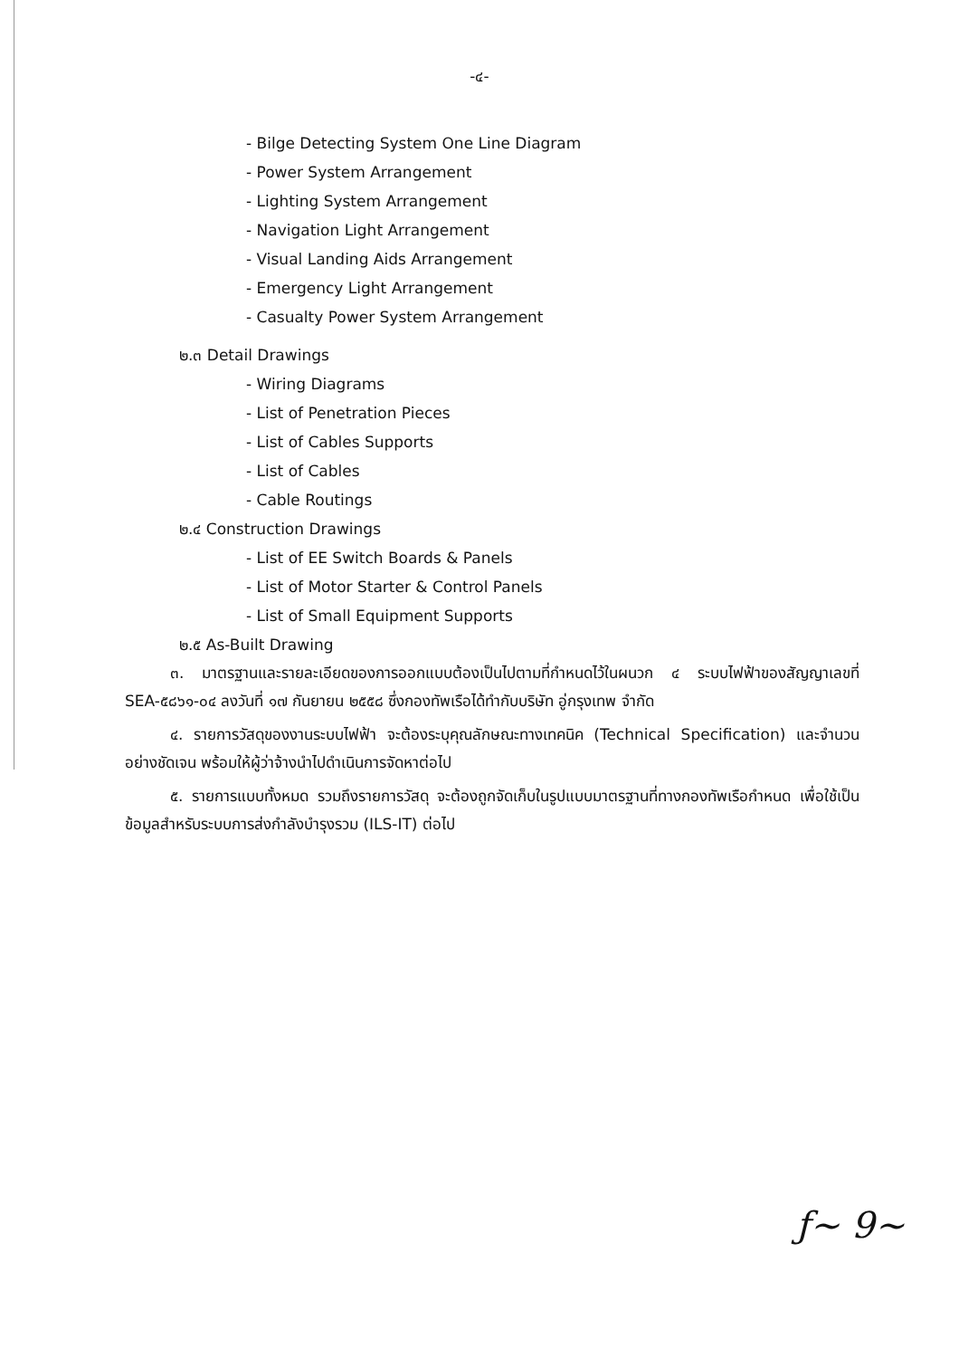-๔-
- Bilge Detecting System One Line Diagram
- Power System Arrangement
- Lighting System Arrangement
- Navigation Light Arrangement
- Visual Landing Aids Arrangement
- Emergency Light Arrangement
- Casualty Power System Arrangement
๒.๓ Detail Drawings
- Wiring Diagrams
- List of Penetration Pieces
- List of Cables Supports
- List of Cables
- Cable Routings
๒.๔ Construction Drawings
- List of EE Switch Boards & Panels
- List of Motor Starter & Control Panels
- List of Small Equipment Supports
๒.๕ As-Built Drawing
๓. มาตรฐานและรายละเอียดของการออกแบบต้องเป็นไปตามที่กำหนดไว้ในผนวก ๔ ระบบไฟฟ้าของสัญญาเลขที่ SEA-๕๘๖๑-๐๔ ลงวันที่ ๑๗ กันยายน ๒๕๕๘ ซึ่งกองทัพเรือได้ทำกับบริษัท อู่กรุงเทพ จำกัด
๔. รายการวัสดุของงานระบบไฟฟ้า จะต้องระบุคุณลักษณะทางเทคนิค (Technical Specification) และจำนวนอย่างชัดเจน พร้อมให้ผู้ว่าจ้างนำไปดำเนินการจัดหาต่อไป
๕. รายการแบบทั้งหมด รวมถึงรายการวัสดุ จะต้องถูกจัดเก็บในรูปแบบมาตรฐานที่ทางกองทัพเรือกำหนด เพื่อใช้เป็นข้อมูลสำหรับระบบการส่งกำลังบำรุงรวม (ILS-IT) ต่อไป
ƒ~ 9~